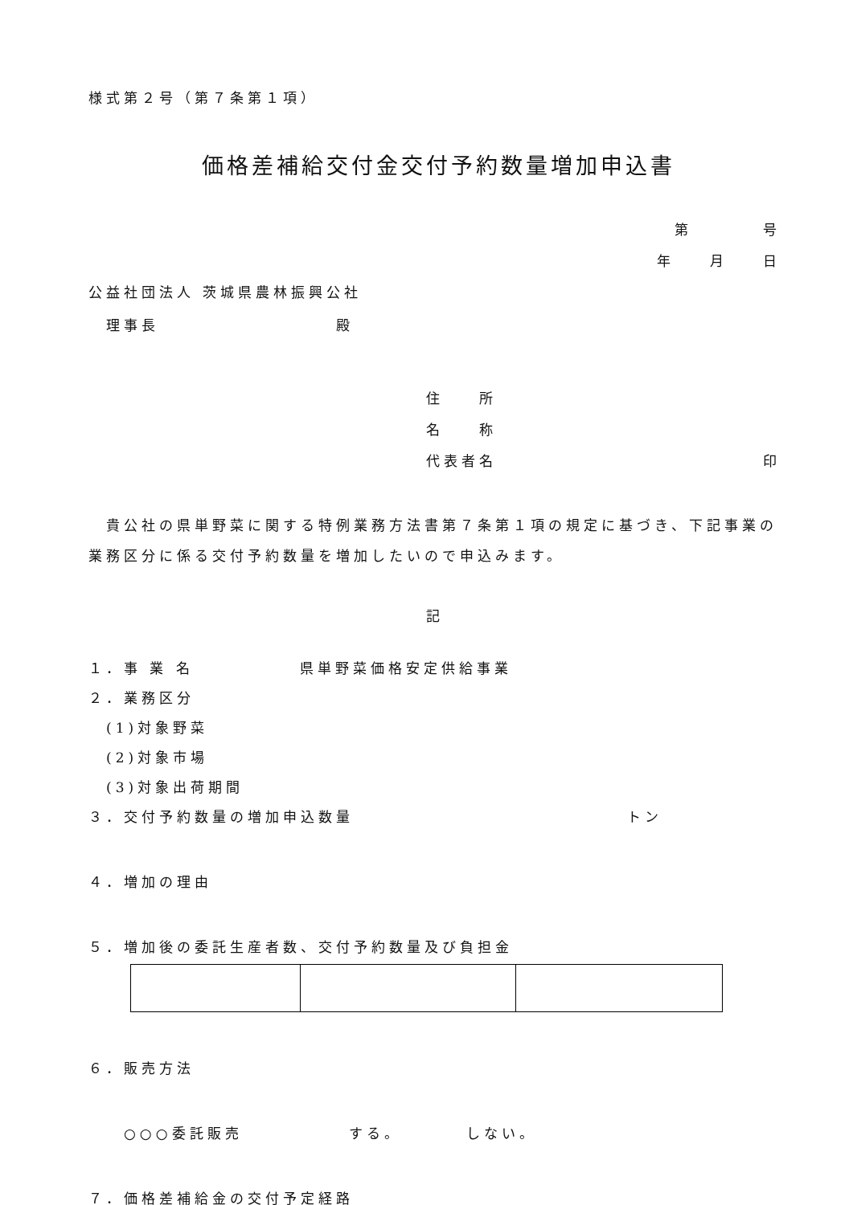様式第２号（第７条第１項）
価格差補給交付金交付予約数量増加申込書
第　　　　号
年　　月　　日
公益社団法人 茨城県農林振興公社
　理事長　　　　　　　　　　殿
住　　所
名　　称
代表者名 印
　貴公社の県単野菜に関する特例業務方法書第７条第１項の規定に基づき、下記事業の業務区分に係る交付予約数量を増加したいので申込みます。
記
１．事 業 名　　　　　　県単野菜価格安定供給事業
２．業務区分
　(1)対象野菜
　(2)対象市場
　(3)対象出荷期間
３．交付予約数量の増加申込数量 トン
４．増加の理由
５．増加後の委託生産者数、交付予約数量及び負担金
６．販売方法
　　○○○委託販売　　　　　　する。　　　　しない。
７．価格差補給金の交付予定経路